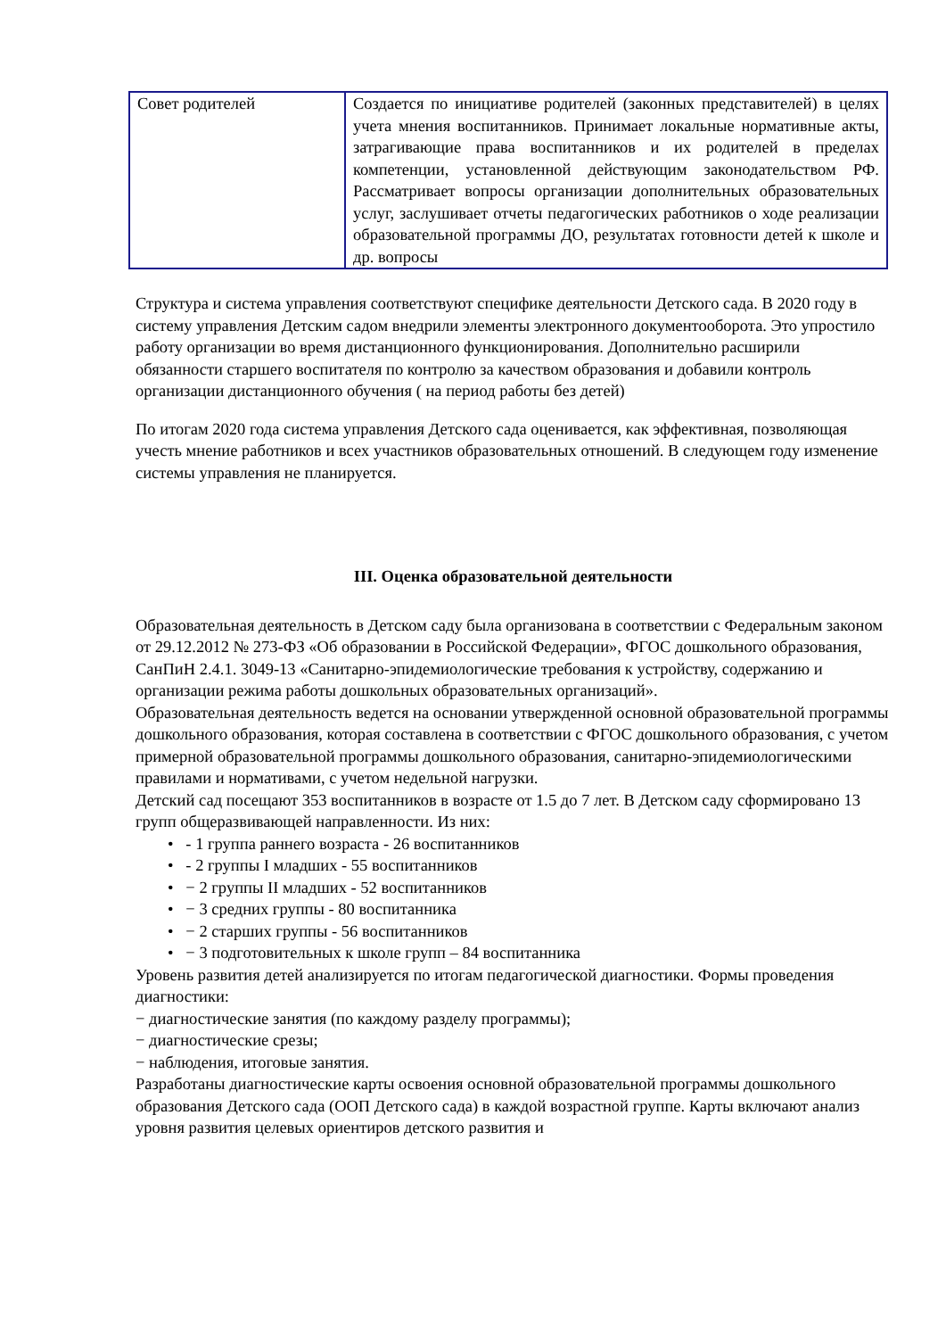| Совет родителей | Создается по инициативе родителей (законных представителей) в целях учета мнения воспитанников. Принимает локальные нормативные акты, затрагивающие права воспитанников и их родителей в пределах компетенции, установленной действующим законодательством РФ. Рассматривает вопросы организации дополнительных образовательных услуг, заслушивает отчеты педагогических работников о ходе реализации образовательной программы ДО, результатах готовности детей к школе и др. вопросы |
Структура и система управления соответствуют специфике деятельности Детского сада. В 2020 году в систему управления Детским садом внедрили элементы электронного документооборота. Это упростило работу организации во время дистанционного функционирования. Дополнительно расширили обязанности старшего воспитателя по контролю за качеством образования и добавили контроль организации дистанционного обучения ( на период работы без детей)
По итогам 2020 года система управления Детского сада оценивается, как эффективная, позволяющая учесть мнение работников и всех участников образовательных отношений. В следующем году изменение системы управления не планируется.
III. Оценка образовательной деятельности
Образовательная деятельность в Детском саду была организована в соответствии с Федеральным законом от 29.12.2012 № 273-ФЗ «Об образовании в Российской Федерации», ФГОС дошкольного образования, СанПиН 2.4.1. 3049-13 «Санитарно-эпидемиологические требования к устройству, содержанию и организации режима работы дошкольных образовательных организаций».
Образовательная деятельность ведется на основании утвержденной основной образовательной программы дошкольного образования, которая составлена в соответствии с ФГОС дошкольного образования, с учетом примерной образовательной программы дошкольного образования, санитарно-эпидемиологическими правилами и нормативами, с учетом недельной нагрузки.
Детский сад посещают 353 воспитанников в возрасте от 1.5 до 7 лет. В Детском саду сформировано 13 групп общеразвивающей направленности. Из них:
• - 1 группа раннего возраста - 26 воспитанников
• - 2 группы I младших - 55 воспитанников
• − 2 группы II младших - 52 воспитанников
• − 3 средних группы - 80 воспитанника
• − 2 старших группы - 56 воспитанников
• − 3 подготовительных к школе групп – 84 воспитанника
Уровень развития детей анализируется по итогам педагогической диагностики. Формы проведения диагностики:
− диагностические занятия (по каждому разделу программы);
− диагностические срезы;
− наблюдения, итоговые занятия.
Разработаны диагностические карты освоения основной образовательной программы дошкольного образования Детского сада (ООП Детского сада) в каждой возрастной группе. Карты включают анализ уровня развития целевых ориентиров детского развития и